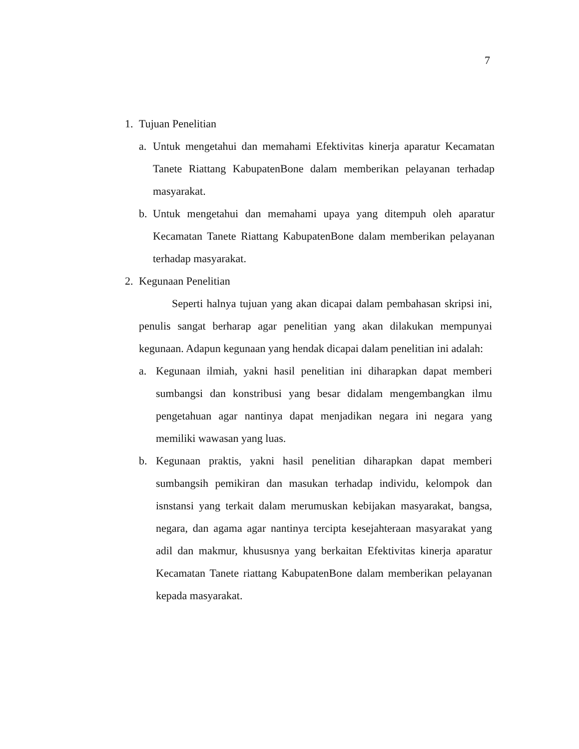7
1. Tujuan Penelitian
a. Untuk mengetahui dan memahami Efektivitas kinerja aparatur Kecamatan Tanete Riattang KabupatenBone dalam memberikan pelayanan terhadap masyarakat.
b. Untuk mengetahui dan memahami upaya yang ditempuh oleh aparatur Kecamatan Tanete Riattang KabupatenBone dalam memberikan pelayanan terhadap masyarakat.
2. Kegunaan Penelitian
Seperti halnya tujuan yang akan dicapai dalam pembahasan skripsi ini, penulis sangat berharap agar penelitian yang akan dilakukan mempunyai kegunaan. Adapun kegunaan yang hendak dicapai dalam penelitian ini adalah:
a. Kegunaan ilmiah, yakni hasil penelitian ini diharapkan dapat memberi sumbangsi dan konstribusi yang besar didalam mengembangkan ilmu pengetahuan agar nantinya dapat menjadikan negara ini negara yang memiliki wawasan yang luas.
b. Kegunaan praktis, yakni hasil penelitian diharapkan dapat memberi sumbangsih pemikiran dan masukan terhadap individu, kelompok dan isnstansi yang terkait dalam merumuskan kebijakan masyarakat, bangsa, negara, dan agama agar nantinya tercipta kesejahteraan masyarakat yang adil dan makmur, khususnya yang berkaitan Efektivitas kinerja aparatur Kecamatan Tanete riattang KabupatenBone dalam memberikan pelayanan kepada masyarakat.